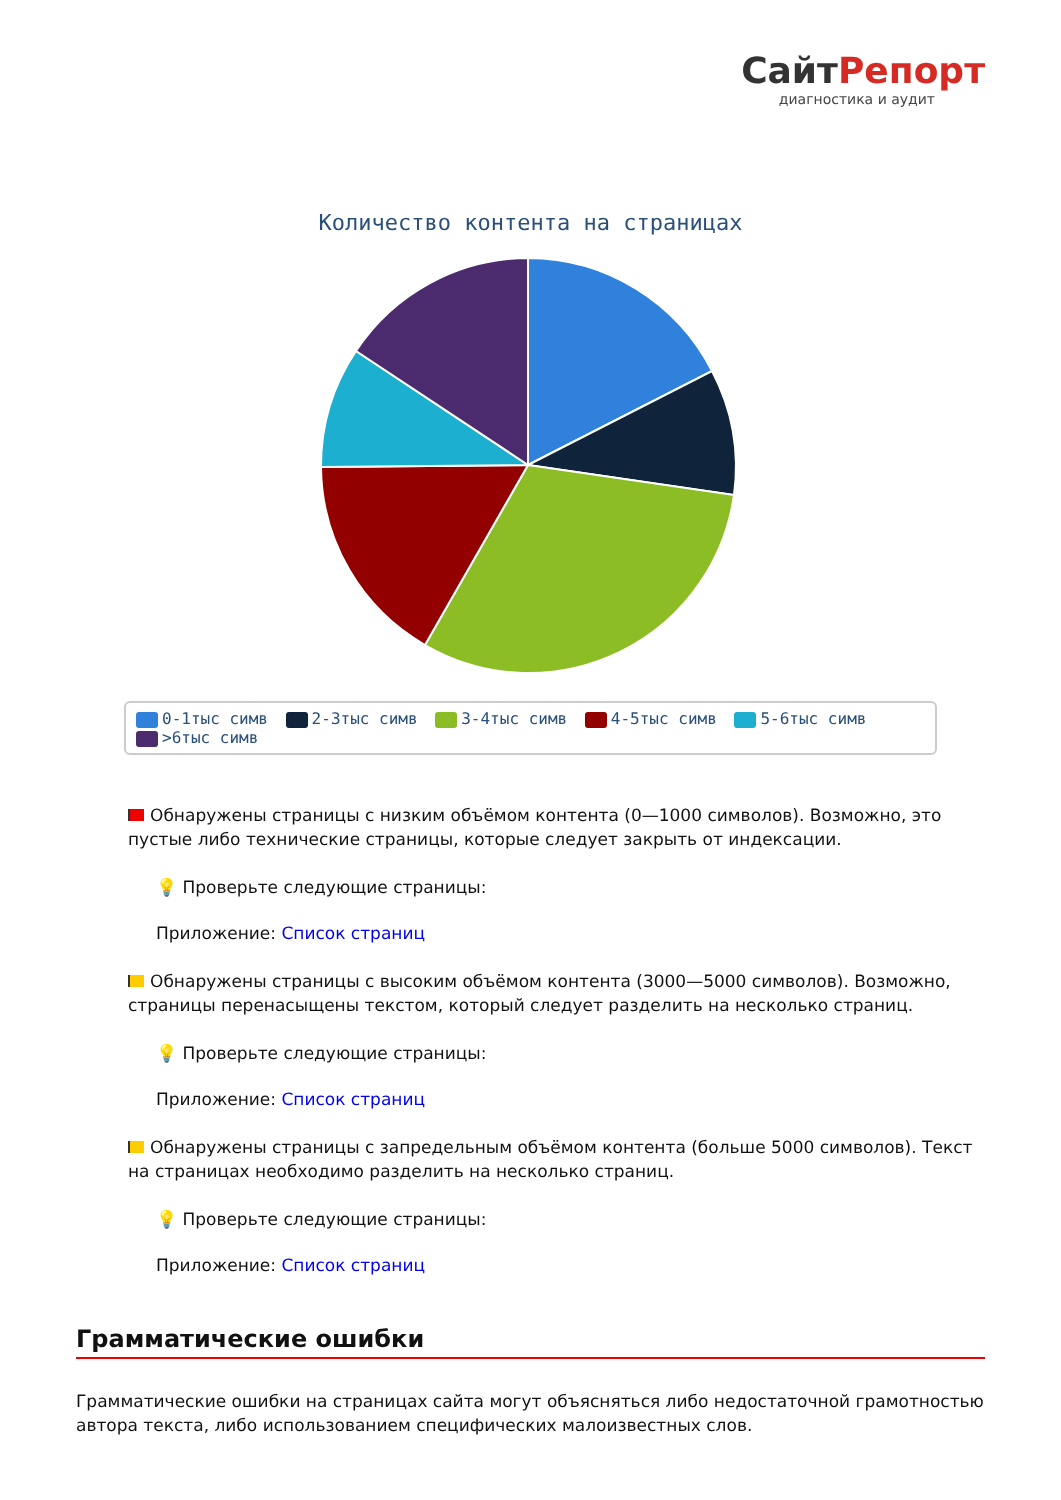СайтРепорт
диагностика и аудит
Количество контента на страницах
0-1тыс симв 2-3тыс симв 3-4тыс симв 4-5тыс симв 5-6тыс симв
>6тыс симв
Обнаружены страницы с низким объёмом контента (0—1000 символов). Возможно, это пустые либо технические страницы, которые следует закрыть от индексации.
💡 Проверьте следующие страницы:
Приложение: Список страниц
Обнаружены страницы с высоким объёмом контента (3000—5000 символов). Возможно, страницы перенасыщены текстом, который следует разделить на несколько страниц.
💡 Проверьте следующие страницы:
Приложение: Список страниц
Обнаружены страницы с запредельным объёмом контента (больше 5000 символов). Текст на страницах необходимо разделить на несколько страниц.
💡 Проверьте следующие страницы:
Приложение: Список страниц
Грамматические ошибки
Грамматические ошибки на страницах сайта могут объясняться либо недостаточной грамотностью автора текста, либо использованием специфических малоизвестных слов.